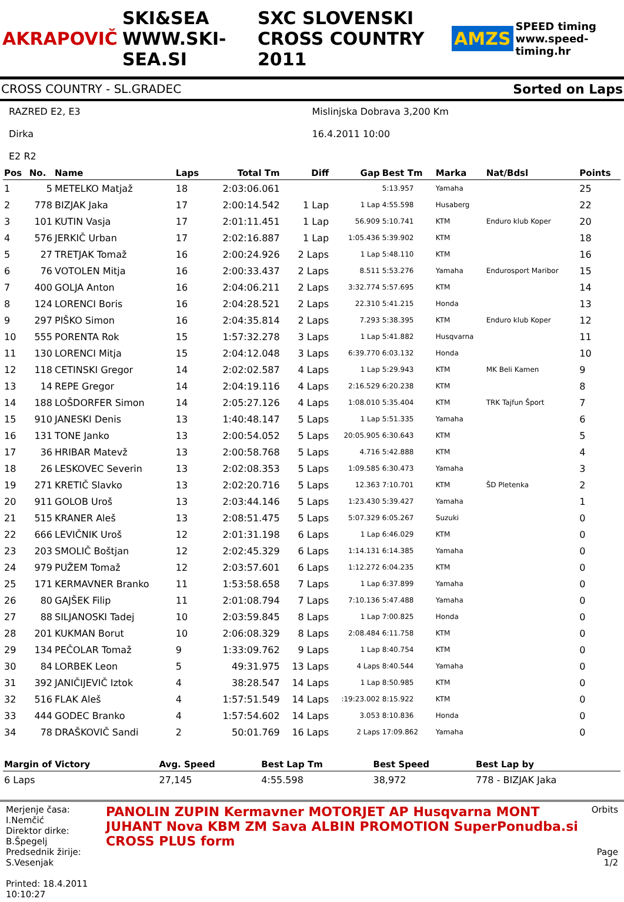AKRAPOVIČ SKI&SEA WWW.SKI-SEA.SI SXC SLOVENSKI CROSS COUNTRY 2011 AMZS SPEED timing www.speed-timing.hr
CROSS COUNTRY - SL.GRADEC Sorted on Laps
RAZRED E2, E3
Dirka
E2 R2
Mislinjska Dobrava 3,200 Km
16.4.2011 10:00
| Pos | No. | Name | Laps | Total Tm | Diff | Gap | Best Tm | Marka | Nat/Bdsl | Points |
| --- | --- | --- | --- | --- | --- | --- | --- | --- | --- | --- |
| 1 | 5 | METELKO Matjaž | 18 | 2:03:06.061 | | | 5:13.957 | Yamaha | | 25 |
| 2 | 778 | BIZJAK Jaka | 17 | 2:00:14.542 | 1 Lap | 1 Lap | 4:55.598 | Husaberg | | 22 |
| 3 | 101 | KUTIN Vasja | 17 | 2:01:11.451 | 1 Lap | 56.909 | 5:10.741 | KTM | Enduro klub Koper | 20 |
| 4 | 576 | JERKIČ Urban | 17 | 2:02:16.887 | 1 Lap | 1:05.436 | 5:39.902 | KTM | | 18 |
| 5 | 27 | TRETJAK Tomaž | 16 | 2:00:24.926 | 2 Laps | 1 Lap | 5:48.110 | KTM | | 16 |
| 6 | 76 | VOTOLEN Mitja | 16 | 2:00:33.437 | 2 Laps | 8.511 | 5:53.276 | Yamaha | Endurosport Maribor | 15 |
| 7 | 400 | GOLJA Anton | 16 | 2:04:06.211 | 2 Laps | 3:32.774 | 5:57.695 | KTM | | 14 |
| 8 | 124 | LORENCI Boris | 16 | 2:04:28.521 | 2 Laps | 22.310 | 5:41.215 | Honda | | 13 |
| 9 | 297 | PIŠKO Simon | 16 | 2:04:35.814 | 2 Laps | 7.293 | 5:38.395 | KTM | Enduro klub Koper | 12 |
| 10 | 555 | PORENTA Rok | 15 | 1:57:32.278 | 3 Laps | 1 Lap | 5:41.882 | Husqvarna | | 11 |
| 11 | 130 | LORENCI Mitja | 15 | 2:04:12.048 | 3 Laps | 6:39.770 | 6:03.132 | Honda | | 10 |
| 12 | 118 | CETINSKI Gregor | 14 | 2:02:02.587 | 4 Laps | 1 Lap | 5:29.943 | KTM | MK Beli Kamen | 9 |
| 13 | 14 | REPE Gregor | 14 | 2:04:19.116 | 4 Laps | 2:16.529 | 6:20.238 | KTM | | 8 |
| 14 | 188 | LOŠDORFER Simon | 14 | 2:05:27.126 | 4 Laps | 1:08.010 | 5:35.404 | KTM | TRK Tajfun Šport | 7 |
| 15 | 910 | JANESKI Denis | 13 | 1:40:48.147 | 5 Laps | 1 Lap | 5:51.335 | Yamaha | | 6 |
| 16 | 131 | TONE Janko | 13 | 2:00:54.052 | 5 Laps | 20:05.905 | 6:30.643 | KTM | | 5 |
| 17 | 36 | HRIBAR Matevž | 13 | 2:00:58.768 | 5 Laps | 4.716 | 5:42.888 | KTM | | 4 |
| 18 | 26 | LESKOVEC Severin | 13 | 2:02:08.353 | 5 Laps | 1:09.585 | 6:30.473 | Yamaha | | 3 |
| 19 | 271 | KRETIČ Slavko | 13 | 2:02:20.716 | 5 Laps | 12.363 | 7:10.701 | KTM | ŠD Pletenka | 2 |
| 20 | 911 | GOLOB Uroš | 13 | 2:03:44.146 | 5 Laps | 1:23.430 | 5:39.427 | Yamaha | | 1 |
| 21 | 515 | KRANER Aleš | 13 | 2:08:51.475 | 5 Laps | 5:07.329 | 6:05.267 | Suzuki | | 0 |
| 22 | 666 | LEVIČNIK Uroš | 12 | 2:01:31.198 | 6 Laps | 1 Lap | 6:46.029 | KTM | | 0 |
| 23 | 203 | SMOLIČ Boštjan | 12 | 2:02:45.329 | 6 Laps | 1:14.131 | 6:14.385 | Yamaha | | 0 |
| 24 | 979 | PUŽEM Tomaž | 12 | 2:03:57.601 | 6 Laps | 1:12.272 | 6:04.235 | KTM | | 0 |
| 25 | 171 | KERMAVNER Branko | 11 | 1:53:58.658 | 7 Laps | 1 Lap | 6:37.899 | Yamaha | | 0 |
| 26 | 80 | GAJŠEK Filip | 11 | 2:01:08.794 | 7 Laps | 7:10.136 | 5:47.488 | Yamaha | | 0 |
| 27 | 88 | SILJANOSKI Tadej | 10 | 2:03:59.845 | 8 Laps | 1 Lap | 7:00.825 | Honda | | 0 |
| 28 | 201 | KUKMAN Borut | 10 | 2:06:08.329 | 8 Laps | 2:08.484 | 6:11.758 | KTM | | 0 |
| 29 | 134 | PEČOLAR Tomaž | 9 | 1:33:09.762 | 9 Laps | 1 Lap | 8:40.754 | KTM | | 0 |
| 30 | 84 | LORBEK Leon | 5 | 49:31.975 | 13 Laps | 4 Laps | 8:40.544 | Yamaha | | 0 |
| 31 | 392 | JANIČIJEVIČ Iztok | 4 | 38:28.547 | 14 Laps | 1 Lap | 8:50.985 | KTM | | 0 |
| 32 | 516 | FLAK Aleš | 4 | 1:57:51.549 | 14 Laps | :19:23.002 | 8:15.922 | KTM | | 0 |
| 33 | 444 | GODEC Branko | 4 | 1:57:54.602 | 14 Laps | 3.053 | 8:10.836 | Honda | | 0 |
| 34 | 78 | DRAŠKOVIČ Sandi | 2 | 50:01.769 | 16 Laps | 2 Laps | 17:09.862 | Yamaha | | 0 |
| Margin of Victory | Avg. Speed | Best Lap Tm | Best Speed | Best Lap by |
| --- | --- | --- | --- | --- |
| 6 Laps | 27,145 | 4:55.598 | 38,972 | 778 - BIZJAK Jaka |
Merjenje časa: I.Nemčić
Direktor dirke: B.Špegelj
Predsednik žirije: S.Vesenjak
Printed: 18.4.2011 10:10:27
PANOLIN ZUPIN Kermavner MOTORJET AP Husqvarna MONT
JUHANT Nova KBM ZM Sava ALBIN PROMOTION SuperPonudba.si CROSS PLUS form
Orbits
Page 1/2